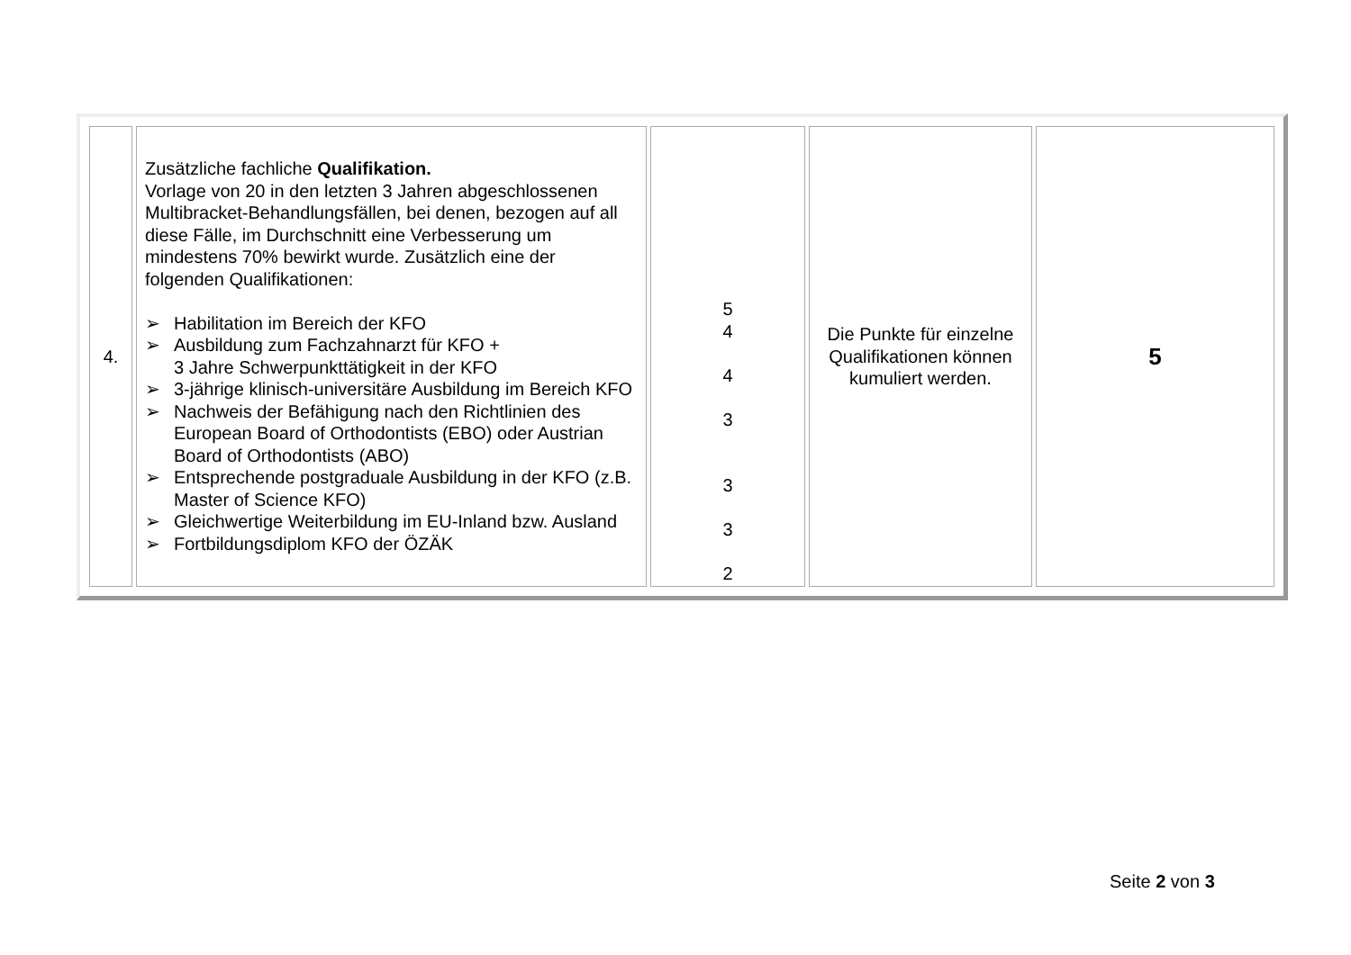| 4. | Zusätzliche fachliche Qualifikation. Vorlage von 20 in den letzten 3 Jahren abgeschlossenen Multibracket-Behandlungsfällen, bei denen, bezogen auf all diese Fälle, im Durchschnitt eine Verbesserung um mindestens 70% bewirkt wurde. Zusätzlich eine der folgenden Qualifikationen: ➢ Habilitation im Bereich der KFO ➢ Ausbildung zum Fachzahnarzt für KFO + 3 Jahre Schwerpunkttätigkeit in der KFO ➢ 3-jährige klinisch-universitäre Ausbildung im Bereich KFO ➢ Nachweis der Befähigung nach den Richtlinien des European Board of Orthodontists (EBO) oder Austrian Board of Orthodontists (ABO) ➢ Entsprechende postgraduale Ausbildung in der KFO (z.B. Master of Science KFO) ➢ Gleichwertige Weiterbildung im EU-Inland bzw. Ausland ➢ Fortbildungsdiplom KFO der ÖZÄK | 5 4 4 3 3 3 2 | Die Punkte für einzelne Qualifikationen können kumuliert werden. | 5 |
Seite 2 von 3